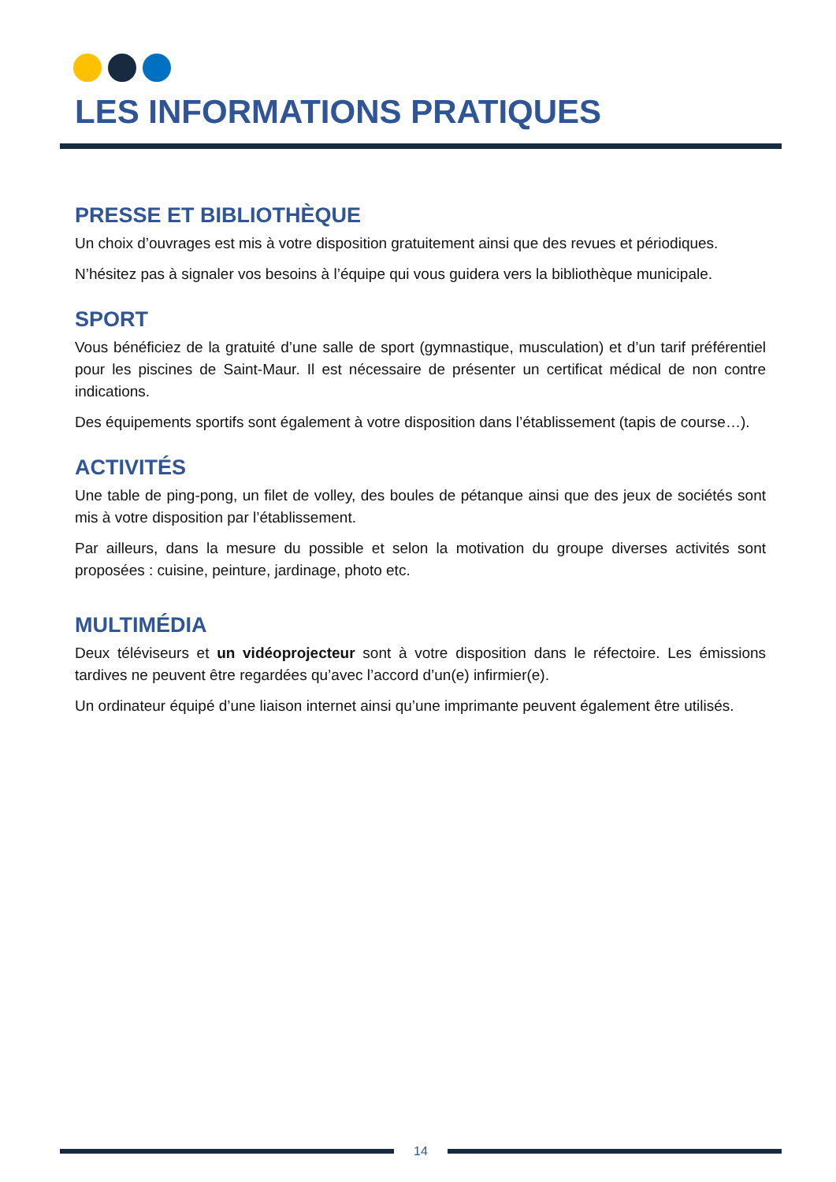LES INFORMATIONS PRATIQUES
PRESSE ET BIBLIOTHÈQUE
Un choix d’ouvrages est mis à votre disposition gratuitement ainsi que des revues et périodiques.
N’hésitez pas à signaler vos besoins à l’équipe qui vous guidera vers la bibliothèque municipale.
SPORT
Vous bénéficiez de la gratuité d’une salle de sport (gymnastique, musculation) et d’un tarif préférentiel pour les piscines de Saint-Maur. Il est nécessaire de présenter un certificat médical de non contre indications.
Des équipements sportifs sont également à votre disposition dans l’établissement (tapis de course…).
ACTIVITÉS
Une table de ping-pong, un filet de volley, des boules de pétanque ainsi que des jeux de sociétés sont mis à votre disposition par l’établissement.
Par ailleurs, dans la mesure du possible et selon la motivation du groupe diverses activités sont proposées : cuisine, peinture, jardinage, photo etc.
MULTIMÉDIA
Deux téléviseurs et un vidéoprojecteur sont à votre disposition dans le réfectoire. Les émissions tardives ne peuvent être regardées qu’avec l’accord d’un(e) infirmier(e).
Un ordinateur équipé d’une liaison internet ainsi qu’une imprimante peuvent également être utilisés.
14